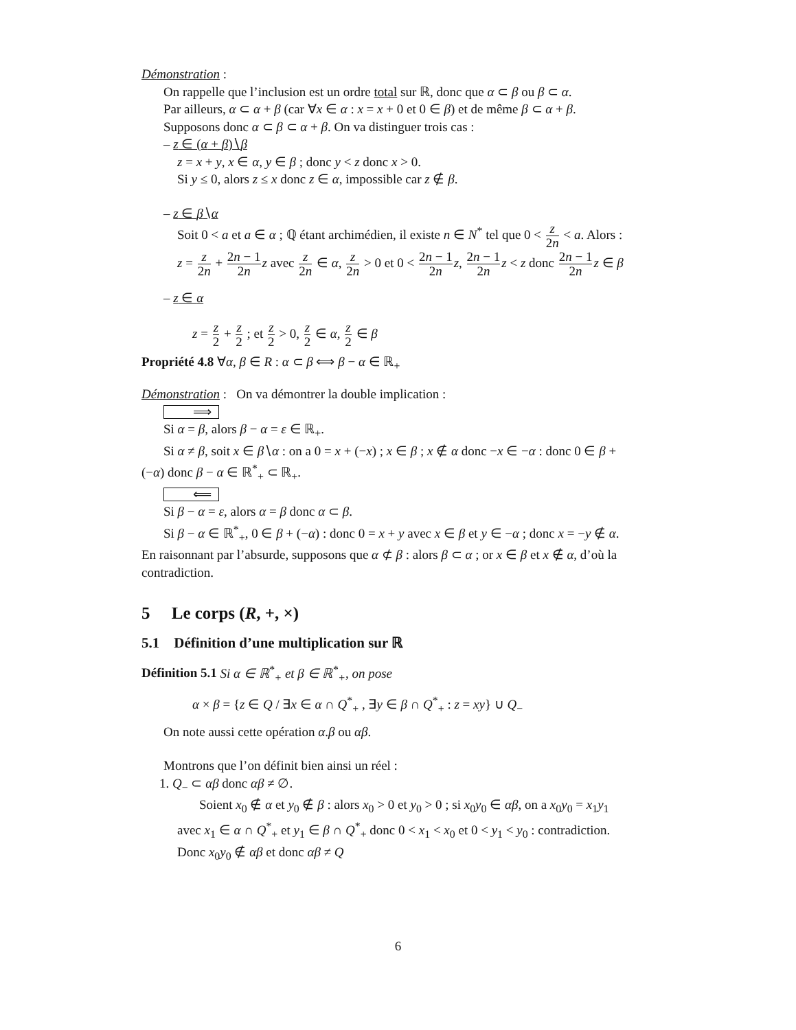Démonstration :
On rappelle que l’inclusion est un ordre total sur ℝ, donc que α ⊂ β ou β ⊂ α.
Par ailleurs, α ⊂ α + β (car ∀x ∈ α : x = x + 0 et 0 ∈ β) et de même β ⊂ α + β.
Supposons donc α ⊂ β ⊂ α + β. On va distinguer trois cas :
– z ∈ (α + β)∖β
z = x + y, x ∈ α, y ∈ β ; donc y < z donc x > 0.
Si y ≤ 0, alors z ≤ x donc z ∈ α, impossible car z ∉ β.
– z ∈ β∖α
Soit 0 < a et a ∈ α ; ℚ étant archimédien, il existe n ∈ N<sup>*</sup> tel que 0 < z 2n < a. Alors : z = z 2n + 2n − 1 2n z avec z 2n ∈ α, z 2n > 0 et 0 < 2n − 1 2n z, 2n − 1 2n z < z donc 2n − 1 2n z ∈ β
– z ∈ α
z = z 2 + z 2 ; et z 2 > 0, z 2 ∈ α, z 2 ∈ β
Propriété 4.8 ∀α, β ∈ R : α ⊂ β ⟺ β − α ∈ ℝ<sub>+</sub>
Démonstration : On va démontrer la double implication :
⟹
Si α = β, alors β − α = ε ∈ ℝ<sub>+</sub>.
Si α ≠ β, soit x ∈ β∖α : on a 0 = x + (−x) ; x ∈ β ; x ∉ α donc −x ∈ −α : donc 0 ∈ β + (−α) donc β − α ∈ ℝ<sup>*</sup><sub>+</sub> ⊂ ℝ<sub>+</sub>.
⟸
Si β − α = ε, alors α = β donc α ⊂ β.
Si β − α ∈ ℝ<sup>*</sup><sub>+</sub>, 0 ∈ β + (−α) : donc 0 = x + y avec x ∈ β et y ∈ −α ; donc x = −y ∉ α. En raisonnant par l’absurde, supposons que α ⊄ β : alors β ⊂ α ; or x ∈ β et x ∉ α, d’où la contradiction.
5 Le corps (R, +, ×)
5.1 Définition d’une multiplication sur ℝ
Définition 5.1 Si α ∈ ℝ<sup>*</sup><sub>+</sub> et β ∈ ℝ<sup>*</sup><sub>+</sub>, on pose
α × β = {z ∈ Q / ∃x ∈ α ∩ Q<sup>*</sup><sub>+</sub> , ∃y ∈ β ∩ Q<sup>*</sup><sub>+</sub> : z = xy} ∪ Q<sub>−</sub>
On note aussi cette opération α.β ou αβ.
Montrons que l’on définit bien ainsi un réel :
1. Q<sub>−</sub> ⊂ αβ donc αβ ≠ ∅.
Soient x<sub>0</sub> ∉ α et y<sub>0</sub> ∉ β : alors x<sub>0</sub> > 0 et y<sub>0</sub> > 0 ; si x<sub>0</sub>y<sub>0</sub> ∈ αβ, on a x<sub>0</sub>y<sub>0</sub> = x<sub>1</sub>y<sub>1</sub> avec x<sub>1</sub> ∈ α ∩ Q<sup>*</sup><sub>+</sub> et y<sub>1</sub> ∈ β ∩ Q<sup>*</sup><sub>+</sub> donc 0 < x<sub>1</sub> < x<sub>0</sub> et 0 < y<sub>1</sub> < y<sub>0</sub> : contradiction. Donc x<sub>0</sub>y<sub>0</sub> ∉ αβ et donc αβ ≠ Q
6